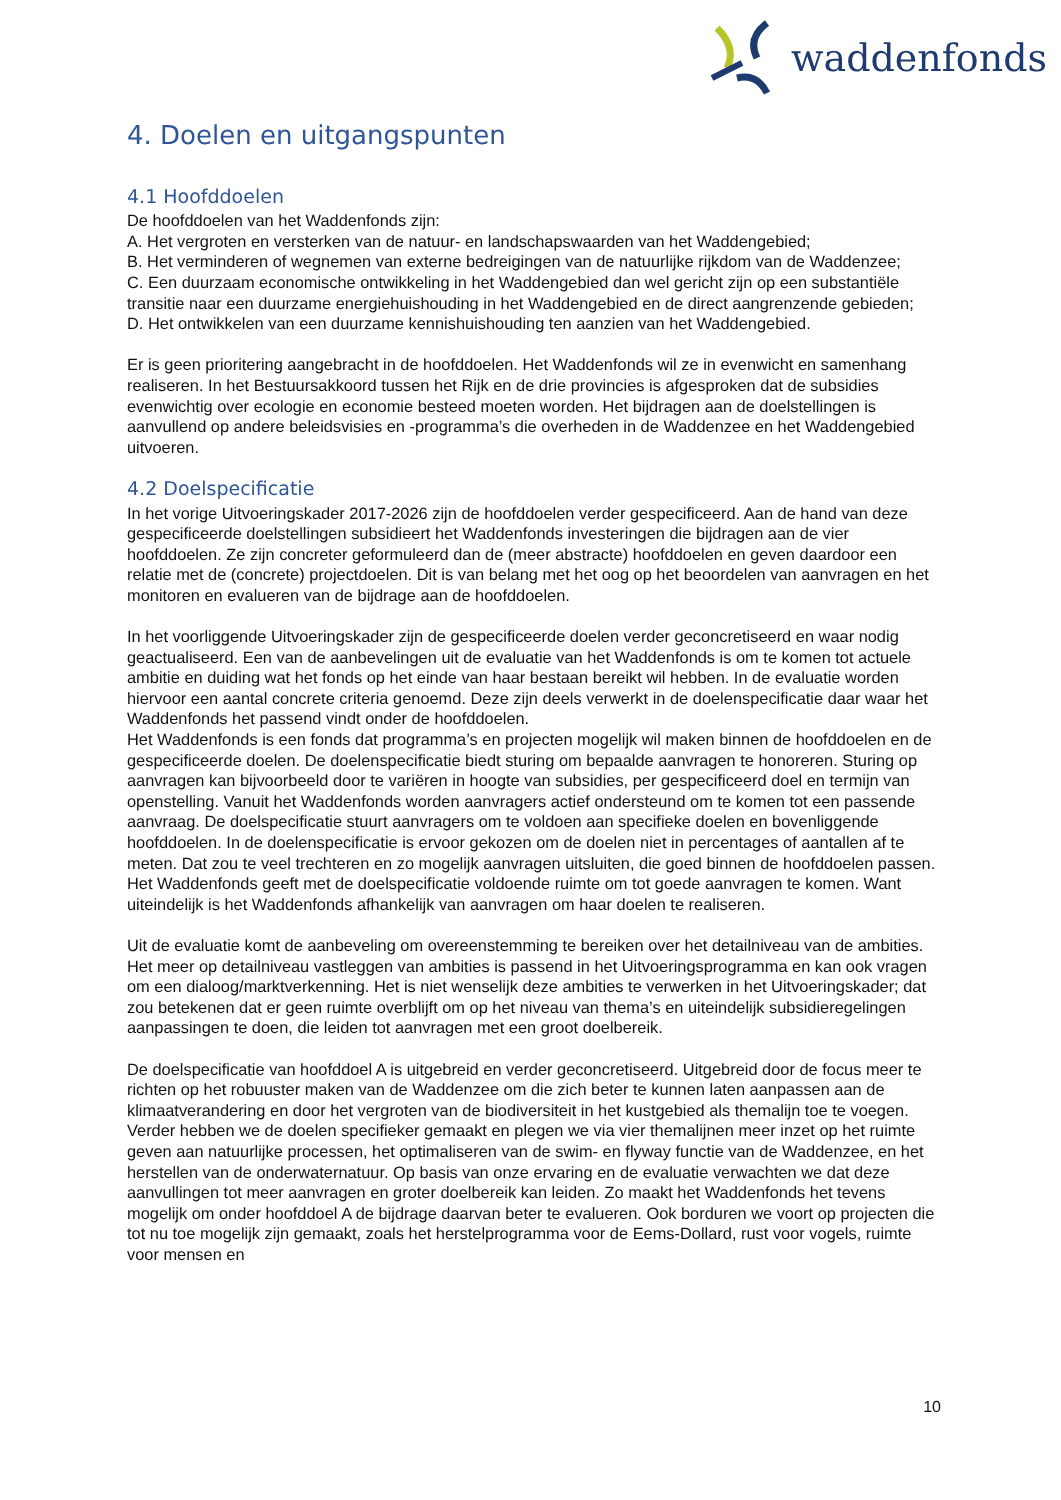waddenfonds
4. Doelen en uitgangspunten
4.1 Hoofddoelen
De hoofddoelen van het Waddenfonds zijn:
A. Het vergroten en versterken van de natuur- en landschapswaarden van het Waddengebied;
B. Het verminderen of wegnemen van externe bedreigingen van de natuurlijke rijkdom van de Waddenzee;
C. Een duurzaam economische ontwikkeling in het Waddengebied dan wel gericht zijn op een substantiële transitie naar een duurzame energiehuishouding in het Waddengebied en de direct aangrenzende gebieden;
D. Het ontwikkelen van een duurzame kennishuishouding ten aanzien van het Waddengebied.
Er is geen prioritering aangebracht in de hoofddoelen. Het Waddenfonds wil ze in evenwicht en samenhang realiseren. In het Bestuursakkoord tussen het Rijk en de drie provincies is afgesproken dat de subsidies evenwichtig over ecologie en economie besteed moeten worden. Het bijdragen aan de doelstellingen is aanvullend op andere beleidsvisies en -programma’s die overheden in de Waddenzee en het Waddengebied uitvoeren.
4.2 Doelspecificatie
In het vorige Uitvoeringskader 2017-2026 zijn de hoofddoelen verder gespecificeerd. Aan de hand van deze gespecificeerde doelstellingen subsidieert het Waddenfonds investeringen die bijdragen aan de vier hoofddoelen. Ze zijn concreter geformuleerd dan de (meer abstracte) hoofddoelen en geven daardoor een relatie met de (concrete) projectdoelen. Dit is van belang met het oog op het beoordelen van aanvragen en het monitoren en evalueren van de bijdrage aan de hoofddoelen.
In het voorliggende Uitvoeringskader zijn de gespecificeerde doelen verder geconcretiseerd en waar nodig geactualiseerd. Een van de aanbevelingen uit de evaluatie van het Waddenfonds is om te komen tot actuele ambitie en duiding wat het fonds op het einde van haar bestaan bereikt wil hebben. In de evaluatie worden hiervoor een aantal concrete criteria genoemd. Deze zijn deels verwerkt in de doelenspecificatie daar waar het Waddenfonds het passend vindt onder de hoofddoelen.
Het Waddenfonds is een fonds dat programma’s en projecten mogelijk wil maken binnen de hoofddoelen en de gespecificeerde doelen. De doelenspecificatie biedt sturing om bepaalde aanvragen te honoreren. Sturing op aanvragen kan bijvoorbeeld door te variëren in hoogte van subsidies, per gespecificeerd doel en termijn van openstelling. Vanuit het Waddenfonds worden aanvragers actief ondersteund om te komen tot een passende aanvraag. De doelspecificatie stuurt aanvragers om te voldoen aan specifieke doelen en bovenliggende hoofddoelen. In de doelenspecificatie is ervoor gekozen om de doelen niet in percentages of aantallen af te meten. Dat zou te veel trechteren en zo mogelijk aanvragen uitsluiten, die goed binnen de hoofddoelen passen. Het Waddenfonds geeft met de doelspecificatie voldoende ruimte om tot goede aanvragen te komen. Want uiteindelijk is het Waddenfonds afhankelijk van aanvragen om haar doelen te realiseren.
Uit de evaluatie komt de aanbeveling om overeenstemming te bereiken over het detailniveau van de ambities. Het meer op detailniveau vastleggen van ambities is passend in het Uitvoeringsprogramma en kan ook vragen om een dialoog/marktverkenning. Het is niet wenselijk deze ambities te verwerken in het Uitvoeringskader; dat zou betekenen dat er geen ruimte overblijft om op het niveau van thema’s en uiteindelijk subsidieregelingen aanpassingen te doen, die leiden tot aanvragen met een groot doelbereik.
De doelspecificatie van hoofddoel A is uitgebreid en verder geconcretiseerd. Uitgebreid door de focus meer te richten op het robuuster maken van de Waddenzee om die zich beter te kunnen laten aanpassen aan de klimaatverandering en door het vergroten van de biodiversiteit in het kustgebied als themalijn toe te voegen. Verder hebben we de doelen specifieker gemaakt en plegen we via vier themalijnen meer inzet op het ruimte geven aan natuurlijke processen, het optimaliseren van de swim- en flyway functie van de Waddenzee, en het herstellen van de onderwaternatuur. Op basis van onze ervaring en de evaluatie verwachten we dat deze aanvullingen tot meer aanvragen en groter doelbereik kan leiden. Zo maakt het Waddenfonds het tevens mogelijk om onder hoofddoel A de bijdrage daarvan beter te evalueren. Ook borduren we voort op projecten die tot nu toe mogelijk zijn gemaakt, zoals het herstelprogramma voor de Eems-Dollard, rust voor vogels, ruimte voor mensen en
10